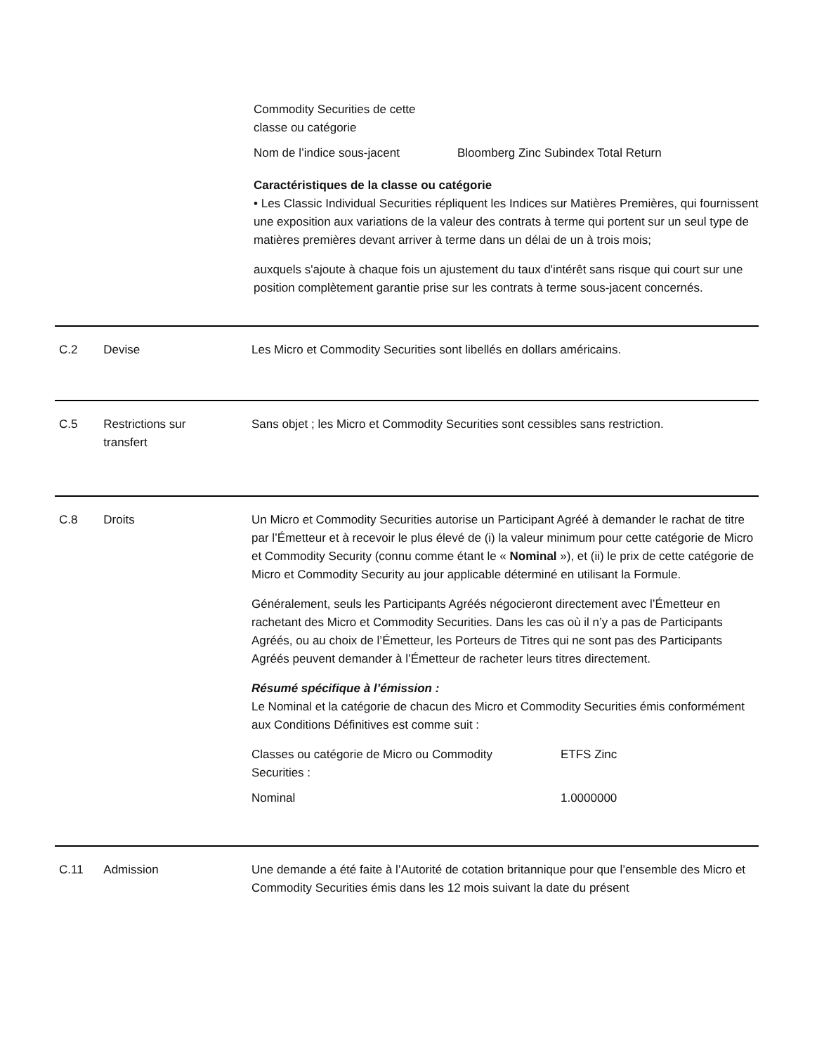| Commodity Securities de cette classe ou catégorie | |
| Nom de l’indice sous-jacent | Bloomberg Zinc Subindex Total Return |
Caractéristiques de la classe ou catégorie
• Les Classic Individual Securities répliquent les Indices sur Matières Premières, qui fournissent une exposition aux variations de la valeur des contrats à terme qui portent sur un seul type de matières premières devant arriver à terme dans un délai de un à trois mois;
auxquels s'ajoute à chaque fois un ajustement du taux d'intérêt sans risque qui court sur une position complètement garantie prise sur les contrats à terme sous-jacent concernés.
C.2 Devise Les Micro et Commodity Securities sont libellés en dollars américains.
C.5 Restrictions sur
transfert
Sans objet ; les Micro et Commodity Securities sont cessibles sans restriction.
C.8 Droits Un Micro et Commodity Securities autorise un Participant Agréé à demander le rachat de titre par l’Émetteur et à recevoir le plus élevé de (i) la valeur minimum pour cette catégorie de Micro et Commodity Security (connu comme étant le « Nominal »), et (ii) le prix de cette catégorie de Micro et Commodity Security au jour applicable déterminé en utilisant la Formule.
Généralement, seuls les Participants Agréés négocieront directement avec l’Émetteur en rachetant des Micro et Commodity Securities. Dans les cas où il n’y a pas de Participants Agréés, ou au choix de l’Émetteur, les Porteurs de Titres qui ne sont pas des Participants Agréés peuvent demander à l’Émetteur de racheter leurs titres directement.
Résumé spécifique à l’émission :
Le Nominal et la catégorie de chacun des Micro et Commodity Securities émis conformément aux Conditions Définitives est comme suit :
| Classes ou catégorie de Micro ou Commodity Securities : | ETFS Zinc |
| Nominal | 1.0000000 |
C.11 Admission Une demande a été faite à l’Autorité de cotation britannique pour que l’ensemble des Micro et Commodity Securities émis dans les 12 mois suivant la date du présent